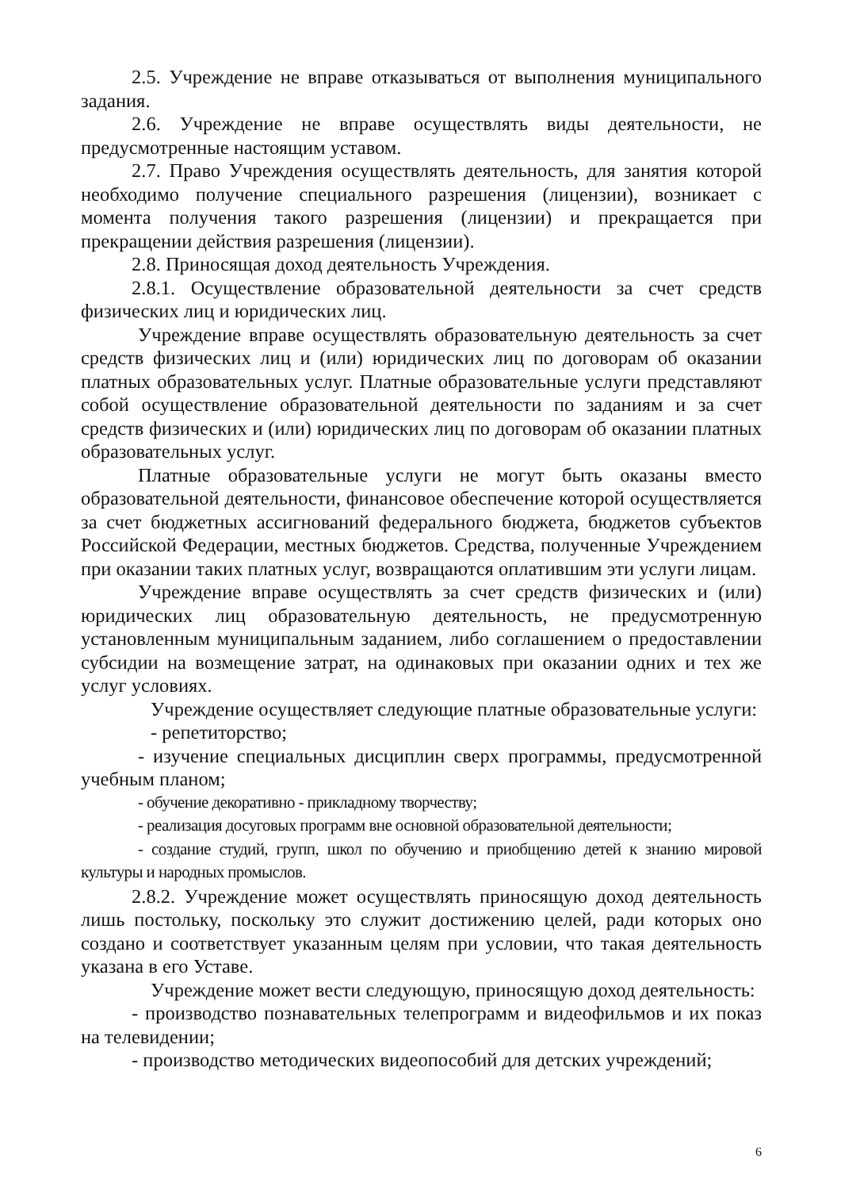2.5. Учреждение не вправе отказываться от выполнения муниципального задания.
2.6. Учреждение не вправе осуществлять виды деятельности, не предусмотренные настоящим уставом.
2.7. Право Учреждения осуществлять деятельность, для занятия которой необходимо получение специального разрешения (лицензии), возникает с момента получения такого разрешения (лицензии) и прекращается при прекращении действия разрешения (лицензии).
2.8. Приносящая доход деятельность Учреждения.
2.8.1. Осуществление образовательной деятельности за счет средств физических лиц и юридических лиц.
Учреждение вправе осуществлять образовательную деятельность за счет средств физических лиц и (или) юридических лиц по договорам об оказании платных образовательных услуг. Платные образовательные услуги представляют собой осуществление образовательной деятельности по заданиям и за счет средств физических и (или) юридических лиц по договорам об оказании платных образовательных услуг.
Платные образовательные услуги не могут быть оказаны вместо образовательной деятельности, финансовое обеспечение которой осуществляется за счет бюджетных ассигнований федерального бюджета, бюджетов субъектов Российской Федерации, местных бюджетов. Средства, полученные Учреждением при оказании таких платных услуг, возвращаются оплатившим эти услуги лицам.
Учреждение вправе осуществлять за счет средств физических и (или) юридических лиц образовательную деятельность, не предусмотренную установленным муниципальным заданием, либо соглашением о предоставлении субсидии на возмещение затрат, на одинаковых при оказании одних и тех же услуг условиях.
Учреждение осуществляет следующие платные образовательные услуги:
- репетиторство;
- изучение специальных дисциплин сверх программы, предусмотренной учебным планом;
- обучение декоративно - прикладному творчеству;
- реализация досуговых программ вне основной образовательной деятельности;
- создание студий, групп, школ по обучению и приобщению детей к знанию мировой культуры и народных промыслов.
2.8.2. Учреждение может осуществлять приносящую доход деятельность лишь постольку, поскольку это служит достижению целей, ради которых оно создано и соответствует указанным целям при условии, что такая деятельность указана в его Уставе.
Учреждение может вести следующую, приносящую доход деятельность:
- производство познавательных телепрограмм и видеофильмов и их показ на телевидении;
- производство методических видеопособий для детских учреждений;
6